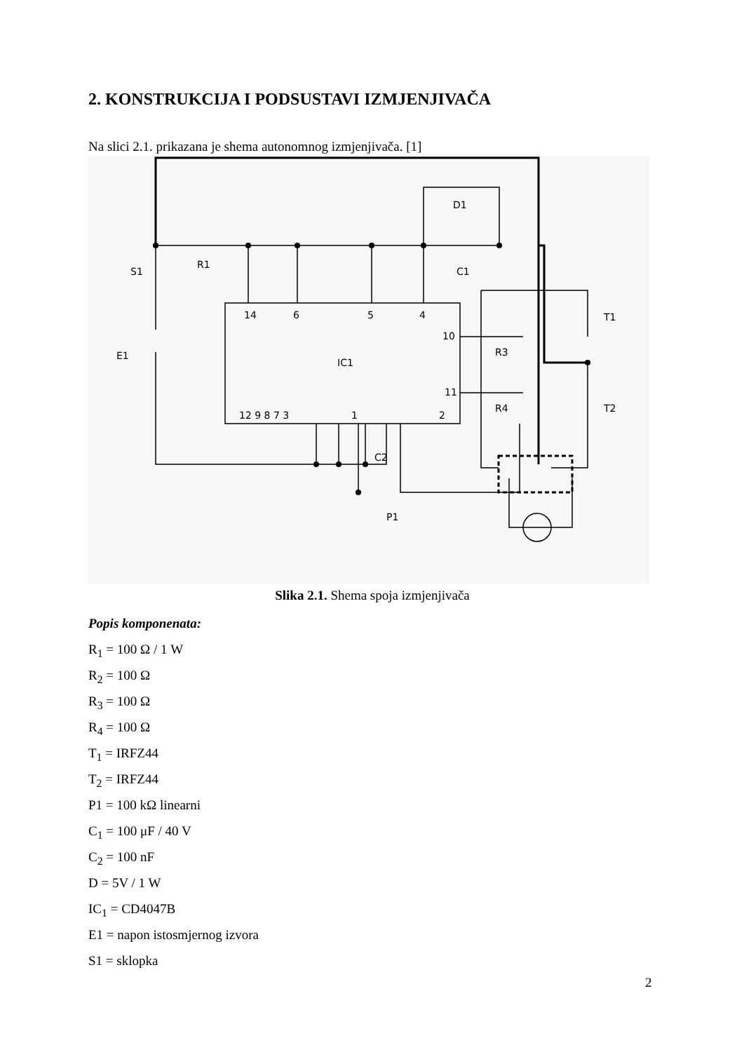2. KONSTRUKCIJA I PODSUSTAVI IZMJENJIVAČA
Na slici 2.1. prikazana je shema autonomnog izmjenjivača. [1]
S1
R1
D1
C1
14
6
5
4
10
11
IC1
E1
R3
R4
T1
T2
12 9 8 7 3
1
2
C2
P1
Slika 2.1. Shema spoja izmjenjivača
Popis komponenata:
R<sub>1</sub> = 100 Ω / 1 W
R<sub>2</sub> = 100 Ω
R<sub>3</sub> = 100 Ω
R<sub>4</sub> = 100 Ω
T<sub>1</sub> = IRFZ44
T<sub>2</sub> = IRFZ44
P1 = 100 kΩ linearni
C<sub>1</sub> = 100 μF / 40 V
C<sub>2</sub> = 100 nF
D = 5V / 1 W
IC<sub>1</sub> = CD4047B
E1 = napon istosmjernog izvora
S1 = sklopka
2